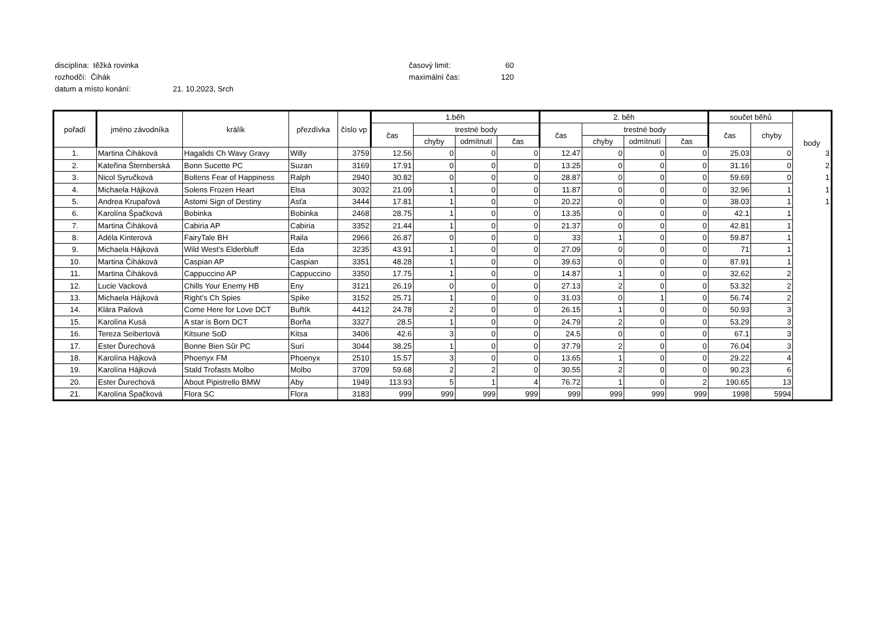disciplína: těžká rovinka časový limit: 60
rozhodčí: Čihák maximální čas: 120
datum a místo konání: 21. 10.2023, Srch
| pořadí | jméno závodníka | králík | přezdívka | číslo vp | 1.běh | | | | 2. běh | | | | součet běhů | | body |
| --- | --- | --- | --- | --- | --- | --- | --- | --- | --- | --- | --- | --- | --- | --- | --- |
| | | | | | čas | trestné body | | | čas | trestné body | | | čas | chyby | |
| | | | | | | chyby | odmítnutí | čas | | chyby | odmítnutí | čas | | | |
| 1. | Martina Čiháková | Hagalids Ch Wavy Gravy | Willy | 3759 | 12.56 | 0 | 0 | 0 | 12.47 | 0 | 0 | 0 | 25.03 | 0 | 3 |
| 2. | Kateřina Šternberská | Bonn Sucette PC | Suzan | 3169 | 17.91 | 0 | 0 | 0 | 13.25 | 0 | 0 | 0 | 31.16 | 0 | 2 |
| 3. | Nicol Syručková | Boltens Fear of Happiness | Ralph | 2940 | 30.82 | 0 | 0 | 0 | 28.87 | 0 | 0 | 0 | 59.69 | 0 | 1 |
| 4. | Michaela Hájková | Solens Frozen Heart | Elsa | 3032 | 21.09 | 1 | 0 | 0 | 11.87 | 0 | 0 | 0 | 32.96 | 1 | 1 |
| 5. | Andrea Krupařová | Astomi Sign of Destiny | Asťa | 3444 | 17.81 | 1 | 0 | 0 | 20.22 | 0 | 0 | 0 | 38.03 | 1 | 1 |
| 6. | Karolína Špačková | Bobinka | Bobinka | 2468 | 28.75 | 1 | 0 | 0 | 13.35 | 0 | 0 | 0 | 42.1 | 1 | |
| 7. | Martina Čiháková | Cabiria AP | Cabiria | 3352 | 21.44 | 1 | 0 | 0 | 21.37 | 0 | 0 | 0 | 42.81 | 1 | |
| 8. | Adéla Kinterová | FairyTale BH | Raila | 2966 | 26.87 | 0 | 0 | 0 | 33 | 1 | 0 | 0 | 59.87 | 1 | |
| 9. | Michaela Hájková | Wild West’s Elderbluff | Eda | 3235 | 43.91 | 1 | 0 | 0 | 27.09 | 0 | 0 | 0 | 71 | 1 | |
| 10. | Martina Čiháková | Caspian AP | Caspian | 3351 | 48.28 | 1 | 0 | 0 | 39.63 | 0 | 0 | 0 | 87.91 | 1 | |
| 11. | Martina Čiháková | Cappuccino AP | Cappuccino | 3350 | 17.75 | 1 | 0 | 0 | 14.87 | 1 | 0 | 0 | 32.62 | 2 | |
| 12. | Lucie Vacková | Chills Your Enemy HB | Eny | 3121 | 26.19 | 0 | 0 | 0 | 27.13 | 2 | 0 | 0 | 53.32 | 2 | |
| 13. | Michaela Hájková | Right’s Ch Spies | Spike | 3152 | 25.71 | 1 | 0 | 0 | 31.03 | 0 | 1 | 0 | 56.74 | 2 | |
| 14. | Klára Pailová | Come Here for Love DCT | Buřtík | 4412 | 24.78 | 2 | 0 | 0 | 26.15 | 1 | 0 | 0 | 50.93 | 3 | |
| 15. | Karolína Kusá | A star is Born DCT | Borňa | 3327 | 28.5 | 1 | 0 | 0 | 24.79 | 2 | 0 | 0 | 53.29 | 3 | |
| 16. | Tereza Seibertová | Kitsune SoD | Kitsa | 3406 | 42.6 | 3 | 0 | 0 | 24.5 | 0 | 0 | 0 | 67.1 | 3 | |
| 17. | Ester Ďurechová | Bonne Bien Sûr PC | Suri | 3044 | 38.25 | 1 | 0 | 0 | 37.79 | 2 | 0 | 0 | 76.04 | 3 | |
| 18. | Karolína Hájková | Phoenyx FM | Phoenyx | 2510 | 15.57 | 3 | 0 | 0 | 13.65 | 1 | 0 | 0 | 29.22 | 4 | |
| 19. | Karolína Hájková | Stald Trofasts Molbo | Molbo | 3709 | 59.68 | 2 | 2 | 0 | 30.55 | 2 | 0 | 0 | 90.23 | 6 | |
| 20. | Ester Ďurechová | About Pipistrello BMW | Aby | 1949 | 113.93 | 5 | 1 | 4 | 76.72 | 1 | 0 | 2 | 190.65 | 13 | |
| 21. | Karolína Špačková | Flora SC | Flora | 3183 | 999 | 999 | 999 | 999 | 999 | 999 | 999 | 999 | 1998 | 5994 | |